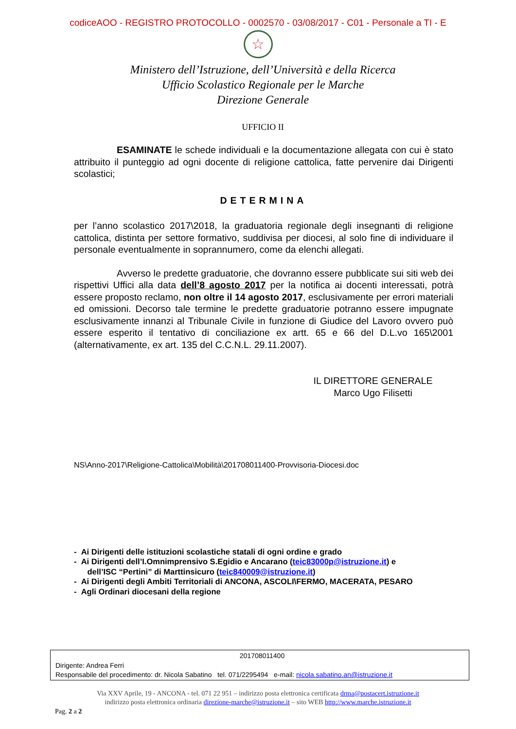codiceAOO - REGISTRO PROTOCOLLO - 0002570 - 03/08/2017 - C01 - Personale a TI - E
☆
Ministero dell’Istruzione, dell’Università e della Ricerca
Ufficio Scolastico Regionale per le Marche
Direzione Generale
UFFICIO II
ESAMINATE le schede individuali e la documentazione allegata con cui è stato attribuito il punteggio ad ogni docente di religione cattolica, fatte pervenire dai Dirigenti scolastici;
DETERMINA
per l’anno scolastico 2017\2018, la graduatoria regionale degli insegnanti di religione cattolica, distinta per settore formativo, suddivisa per diocesi, al solo fine di individuare il personale eventualmente in soprannumero, come da elenchi allegati.
Avverso le predette graduatorie, che dovranno essere pubblicate sui siti web dei rispettivi Uffici alla data dell’8 agosto 2017 per la notifica ai docenti interessati, potrà essere proposto reclamo, non oltre il 14 agosto 2017, esclusivamente per errori materiali ed omissioni. Decorso tale termine le predette graduatorie potranno essere impugnate esclusivamente innanzi al Tribunale Civile in funzione di Giudice del Lavoro ovvero può essere esperito il tentativo di conciliazione ex artt. 65 e 66 del D.L.vo 165\2001 (alternativamente, ex art. 135 del C.C.N.L. 29.11.2007).
IL DIRETTORE GENERALE
Marco Ugo Filisetti
NS\Anno-2017\Religione-Cattolica\Mobilità\201708011400-Provvisoria-Diocesi.doc
- Ai Dirigenti delle istituzioni scolastiche statali di ogni ordine e grado
- Ai Dirigenti dell’I.Omnimprensivo S.Egidio e Ancarano (teic83000p@istruzione.it) e
dell’ISC “Pertini” di Marttinsicuro (teic840009@istruzione.it)
- Ai Dirigenti degli Ambiti Territoriali di ANCONA, ASCOLI\FERMO, MACERATA, PESARO
- Agli Ordinari diocesani della regione
201708011400
Dirigente: Andrea Ferri
Responsabile del procedimento: dr. Nicola Sabatino tel. 071/2295494 e-mail: nicola.sabatino.an@istruzione.it
Via XXV Aprile, 19 - ANCONA - tel. 071 22 951 – indirizzo posta elettronica certificata drma@postacert.istruzione.it
indirizzo posta elettronica ordinaria direzione-marche@istruzione.it – sito WEB http://www.marche.istruzione.it
Pag. 2 a 2